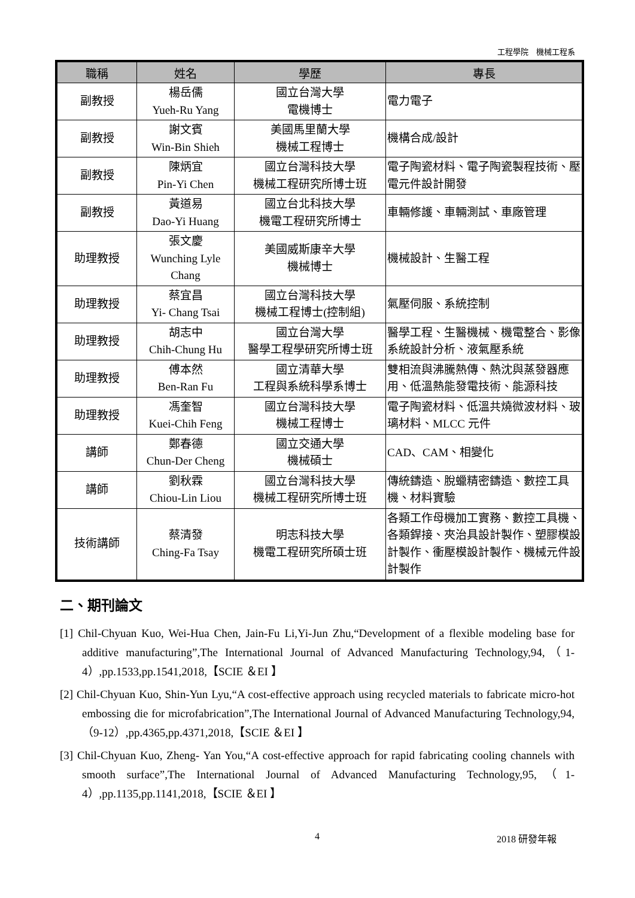工程學院　機械工程系
| 職稱 | 姓名 | 學歷 | 專長 |
| --- | --- | --- | --- |
| 副教授 | 楊岳儒 Yueh-Ru Yang | 國立台灣大學 電機博士 | 電力電子 |
| 副教授 | 謝文賓 Win-Bin Shieh | 美國馬里蘭大學 機械工程博士 | 機構合成/設計 |
| 副教授 | 陳炳宜 Pin-Yi Chen | 國立台灣科技大學 機械工程研究所博士班 | 電子陶瓷材料、電子陶瓷製程技術、壓電元件設計開發 |
| 副教授 | 黃道易 Dao-Yi Huang | 國立台北科技大學 機電工程研究所博士 | 車輛修護、車輛測試、車廠管理 |
| 助理教授 | 張文慶 Wunching Lyle Chang | 美國威斯康辛大學 機械博士 | 機械設計、生醫工程 |
| 助理教授 | 蔡宜昌 Yi- Chang Tsai | 國立台灣科技大學 機械工程博士(控制組) | 氣壓伺服、系統控制 |
| 助理教授 | 胡志中 Chih-Chung Hu | 國立台灣大學 醫學工程學研究所博士班 | 醫學工程、生醫機械、機電整合、影像系統設計分析、液氣壓系統 |
| 助理教授 | 傅本然 Ben-Ran Fu | 國立清華大學 工程與系統科學系博士 | 雙相流與沸騰熱傳、熱沈與蒸發器應用、低溫熱能發電技術、能源科技 |
| 助理教授 | 馮奎智 Kuei-Chih Feng | 國立台灣科技大學 機械工程博士 | 電子陶瓷材料、低溫共燒微波材料、玻璃材料、MLCC 元件 |
| 講師 | 鄭春德 Chun-Der Cheng | 國立交通大學 機械碩士 | CAD、CAM、相變化 |
| 講師 | 劉秋霖 Chiou-Lin Liou | 國立台灣科技大學 機械工程研究所博士班 | 傳統鑄造、脫蠟精密鑄造、數控工具機、材料實驗 |
| 技術講師 | 蔡清發 Ching-Fa Tsay | 明志科技大學 機電工程研究所碩士班 | 各類工作母機加工實務、數控工具機、各類銲接、夾治具設計製作、塑膠模設計製作、衝壓模設計製作、機械元件設計製作 |
二、期刊論文
[1] Chil-Chyuan Kuo, Wei-Hua Chen, Jain-Fu Li,Yi-Jun Zhu,“Development of a flexible modeling base for additive manufacturing”,The International Journal of Advanced Manufacturing Technology,94,（1-4）,pp.1533,pp.1541,2018,【SCIE ＆EI 】
[2] Chil-Chyuan Kuo, Shin-Yun Lyu,“A cost-effective approach using recycled materials to fabricate micro-hot embossing die for microfabrication”,The International Journal of Advanced Manufacturing Technology,94,（9-12）,pp.4365,pp.4371,2018,【SCIE ＆EI 】
[3] Chil-Chyuan Kuo, Zheng- Yan You,“A cost-effective approach for rapid fabricating cooling channels with smooth surface”,The International Journal of Advanced Manufacturing Technology,95,（1-4）,pp.1135,pp.1141,2018,【SCIE ＆EI 】
4 2018 研發年報